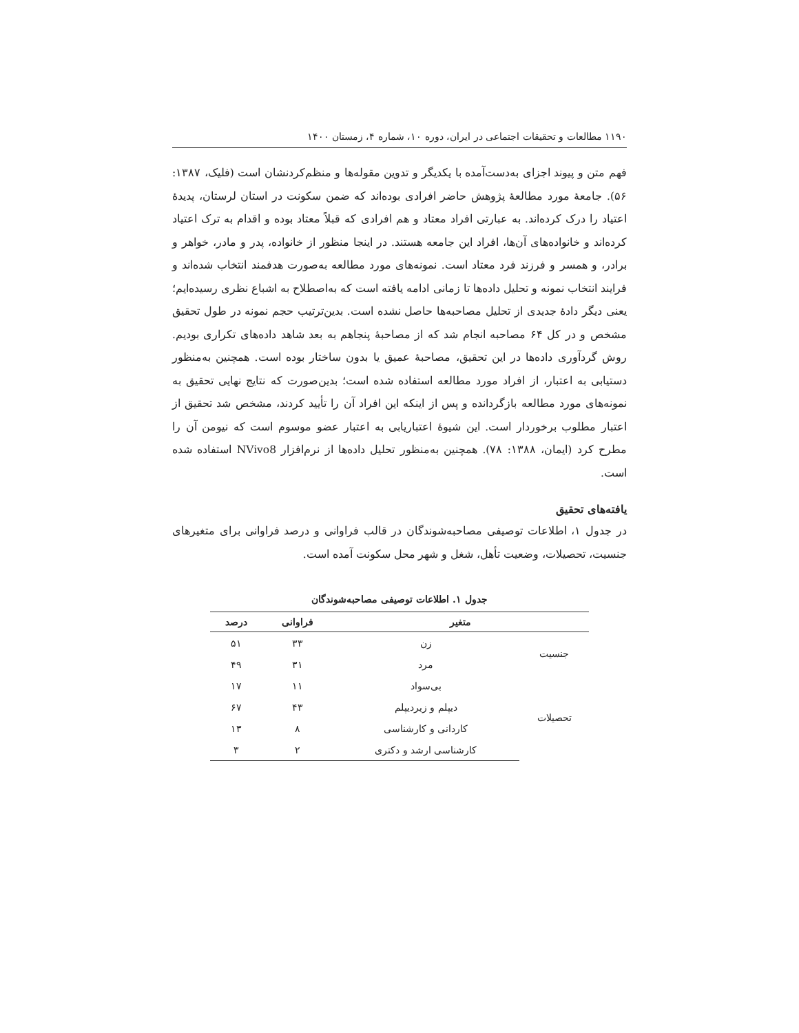۱۱۹۰ مطالعات و تحقیقات اجتماعی در ایران، دوره ۱۰، شماره ۴، زمستان ۱۴۰۰
فهم متن و پیوند اجزای به‌دست‌آمده با یکدیگر و تدوین مقوله‌ها و منظم‌کردنشان است (فلیک، ۱۳۸۷: ۵۶). جامعهٔ مورد مطالعهٔ پژوهش حاضر افرادی بوده‌اند که ضمن سکونت در استان لرستان، پدیدهٔ اعتیاد را درک کرده‌اند. به عبارتی افراد معتاد و هم افرادی که قبلاً معتاد بوده و اقدام به ترک اعتیاد کرده‌اند و خانواده‌های آن‌ها، افراد این جامعه هستند. در اینجا منظور از خانواده، پدر و مادر، خواهر و برادر، و همسر و فرزند فرد معتاد است. نمونه‌های مورد مطالعه به‌صورت هدفمند انتخاب شده‌اند و فرایند انتخاب نمونه و تحلیل داده‌ها تا زمانی ادامه یافته است که به‌اصطلاح به اشباع نظری رسیده‌ایم؛ یعنی دیگر دادهٔ جدیدی از تحلیل مصاحبه‌ها حاصل نشده است. بدین‌ترتیب حجم نمونه در طول تحقیق مشخص و در کل ۶۴ مصاحبه انجام شد که از مصاحبهٔ پنجاهم به بعد شاهد داده‌های تکراری بودیم. روش گردآوری داده‌ها در این تحقیق، مصاحبهٔ عمیق یا بدون ساختار بوده است. همچنین به‌منظور دستیابی به اعتبار، از افراد مورد مطالعه استفاده شده است؛ بدین‌صورت که نتایج نهایی تحقیق به نمونه‌های مورد مطالعه بازگردانده و پس از اینکه این افراد آن را تأیید کردند، مشخص شد تحقیق از اعتبار مطلوب برخوردار است. این شیوهٔ اعتباریابی به اعتبار عضو موسوم است که نیومن آن را مطرح کرد (ایمان، ۱۳۸۸: ۷۸). همچنین به‌منظور تحلیل داده‌ها از نرم‌افزار NVivo8 استفاده شده است.
یافته‌های تحقیق
در جدول ۱، اطلاعات توصیفی مصاحبه‌شوندگان در قالب فراوانی و درصد فراوانی برای متغیرهای جنسیت، تحصیلات، وضعیت تأهل، شغل و شهر محل سکونت آمده است.
جدول ۱. اطلاعات توصیفی مصاحبه‌شوندگان
| متغیر | | فراوانی | درصد |
| --- | --- | --- | --- |
| جنسیت | زن | ۳۳ | ۵۱ |
| | مرد | ۳۱ | ۴۹ |
| تحصیلات | بی‌سواد | ۱۱ | ۱۷ |
| | دیپلم و زیردیپلم | ۴۳ | ۶۷ |
| | کاردانی و کارشناسی | ۸ | ۱۳ |
| | کارشناسی ارشد و دکتری | ۲ | ۳ |